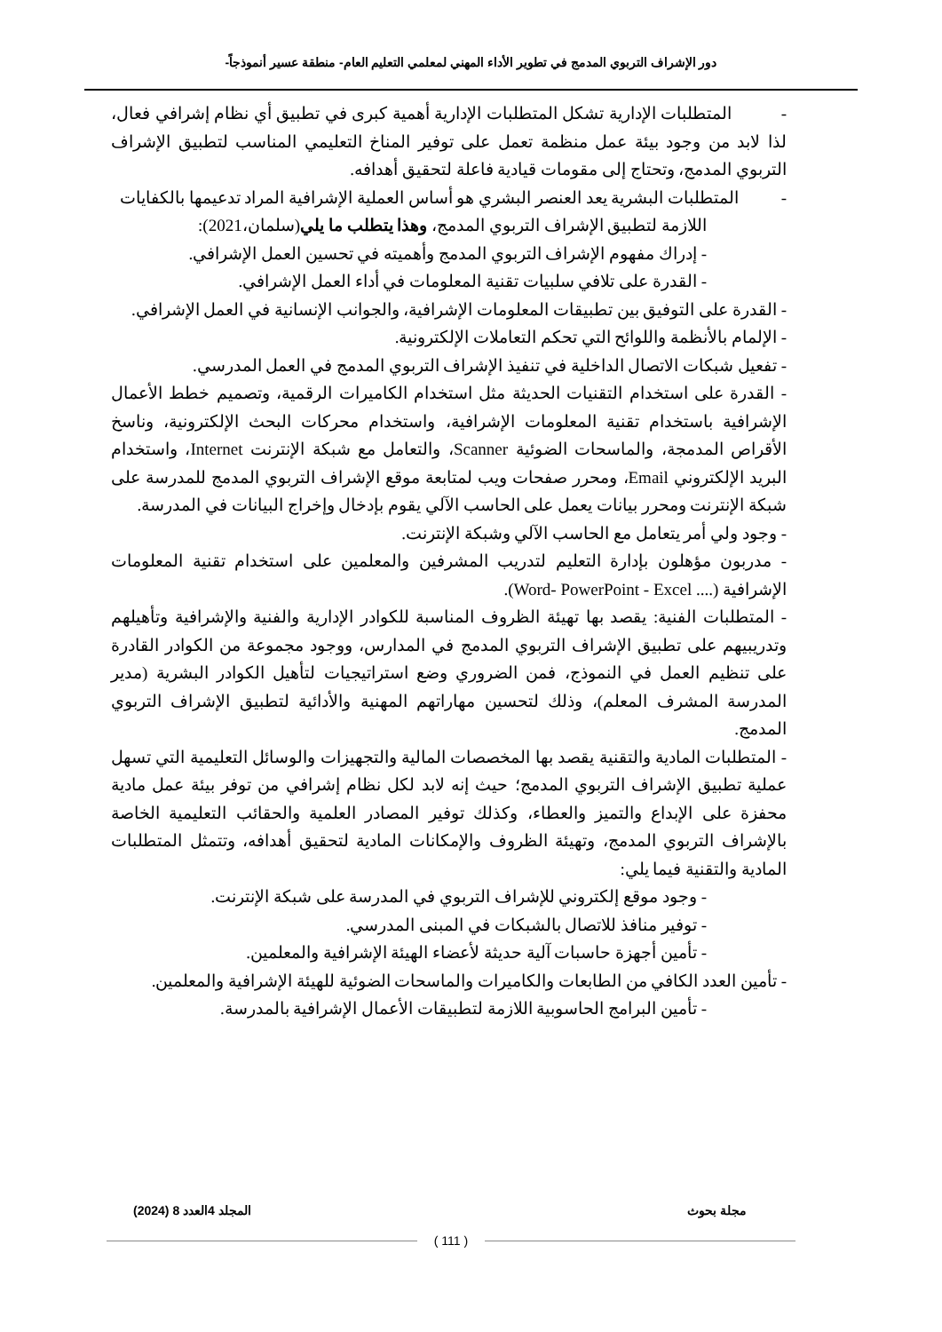دور الإشراف التربوي المدمج في تطوير الأداء المهني لمعلمي التعليم العام- منطقة عسير أنموذجاً-
- المتطلبات الإدارية تشكل المتطلبات الإدارية أهمية كبرى في تطبيق أي نظام إشرافي فعال، لذا لابد من وجود بيئة عمل منظمة تعمل على توفير المناخ التعليمي المناسب لتطبيق الإشراف التربوي المدمج، وتحتاج إلى مقومات قيادية فاعلة لتحقيق أهدافه.
- المتطلبات البشرية يعد العنصر البشري هو أساس العملية الإشرافية المراد تدعيمها بالكفايات
اللازمة لتطبيق الإشراف التربوي المدمج، وهذا يتطلب ما يلي(سلمان،2021):
- إدراك مفهوم الإشراف التربوي المدمج وأهميته في تحسين العمل الإشرافي.
- القدرة على تلافي سلبيات تقنية المعلومات في أداء العمل الإشرافي.
- القدرة على التوفيق بين تطبيقات المعلومات الإشرافية، والجوانب الإنسانية في العمل الإشرافي.
- الإلمام بالأنظمة واللوائح التي تحكم التعاملات الإلكترونية.
- تفعيل شبكات الاتصال الداخلية في تنفيذ الإشراف التربوي المدمج في العمل المدرسي.
- القدرة على استخدام التقنيات الحديثة مثل استخدام الكاميرات الرقمية، وتصميم خطط الأعمال الإشرافية باستخدام تقنية المعلومات الإشرافية، واستخدام محركات البحث الإلكترونية، وناسخ الأقراص المدمجة، والماسحات الضوئية Scanner، والتعامل مع شبكة الإنترنت Internet، واستخدام البريد الإلكتروني Email، ومحرر صفحات ويب لمتابعة موقع الإشراف التربوي المدمج للمدرسة على شبكة الإنترنت ومحرر بيانات يعمل على الحاسب الآلي يقوم بإدخال وإخراج البيانات في المدرسة.
- وجود ولي أمر يتعامل مع الحاسب الآلي وشبكة الإنترنت.
- مدربون مؤهلون بإدارة التعليم لتدريب المشرفين والمعلمين على استخدام تقنية المعلومات الإشرافية (.... Word- PowerPoint - Excel).
- المتطلبات الفنية: يقصد بها تهيئة الظروف المناسبة للكوادر الإدارية والفنية والإشرافية وتأهيلهم وتدريبيهم على تطبيق الإشراف التربوي المدمج في المدارس، ووجود مجموعة من الكوادر القادرة على تنظيم العمل في النموذج، فمن الضروري وضع استراتيجيات لتأهيل الكوادر البشرية (مدير المدرسة المشرف المعلم)، وذلك لتحسين مهاراتهم المهنية والأدائية لتطبيق الإشراف التربوي المدمج.
- المتطلبات المادية والتقنية يقصد بها المخصصات المالية والتجهيزات والوسائل التعليمية التي تسهل عملية تطبيق الإشراف التربوي المدمج؛ حيث إنه لابد لكل نظام إشرافي من توفر بيئة عمل مادية محفزة على الإبداع والتميز والعطاء، وكذلك توفير المصادر العلمية والحقائب التعليمية الخاصة بالإشراف التربوي المدمج، وتهيئة الظروف والإمكانات المادية لتحقيق أهدافه، وتتمثل المتطلبات المادية والتقنية فيما يلي:
- وجود موقع إلكتروني للإشراف التربوي في المدرسة على شبكة الإنترنت.
- توفير منافذ للاتصال بالشبكات في المبنى المدرسي.
- تأمين أجهزة حاسبات آلية حديثة لأعضاء الهيئة الإشرافية والمعلمين.
- تأمين العدد الكافي من الطابعات والكاميرات والماسحات الضوئية للهيئة الإشرافية والمعلمين.
- تأمين البرامج الحاسوبية اللازمة لتطبيقات الأعمال الإشرافية بالمدرسة.
مجلة بحوث المجلد 4العدد 8 (2024)
( 111 )